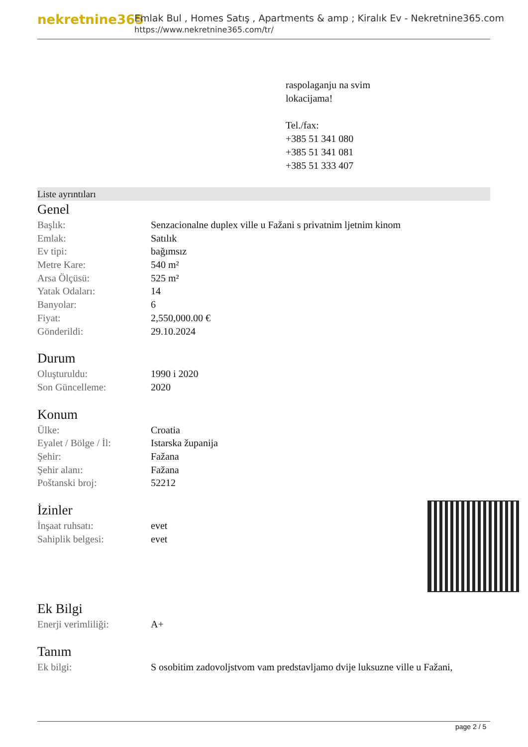nekretnine365
Emlak Bul , Homes Satış , Apartments & amp ; Kiralık Ev - Nekretnine365.com
https://www.nekretnine365.com/tr/
raspolaganju na svim
lokacijama!
Tel./fax:
+385 51 341 080
+385 51 341 081
+385 51 333 407
Liste ayrıntıları
Genel
| Başlık: | Senzacionalne duplex ville u Fažani s privatnim ljetnim kinom |
| Emlak: | Satılık |
| Ev tipi: | bağımsız |
| Metre Kare: | 540 m² |
| Arsa Ölçüsü: | 525 m² |
| Yatak Odaları: | 14 |
| Banyolar: | 6 |
| Fiyat: | 2,550,000.00 € |
| Gönderildi: | 29.10.2024 |
Durum
| Oluşturuldu: | 1990 i 2020 |
| Son Güncelleme: | 2020 |
Konum
| Ülke: | Croatia |
| Eyalet / Bölge / İl: | Istarska županija |
| Şehir: | Fažana |
| Şehir alanı: | Fažana |
| Poštanski broj: | 52212 |
İzinler
| İnşaat ruhsatı: | evet |
| Sahiplik belgesi: | evet |
Ek Bilgi
| Enerji verimliliği: | A+ |
Tanım
| Ek bilgi: | S osobitim zadovoljstvom vam predstavljamo dvije luksuzne ville u Fažani, |
page 2 / 5